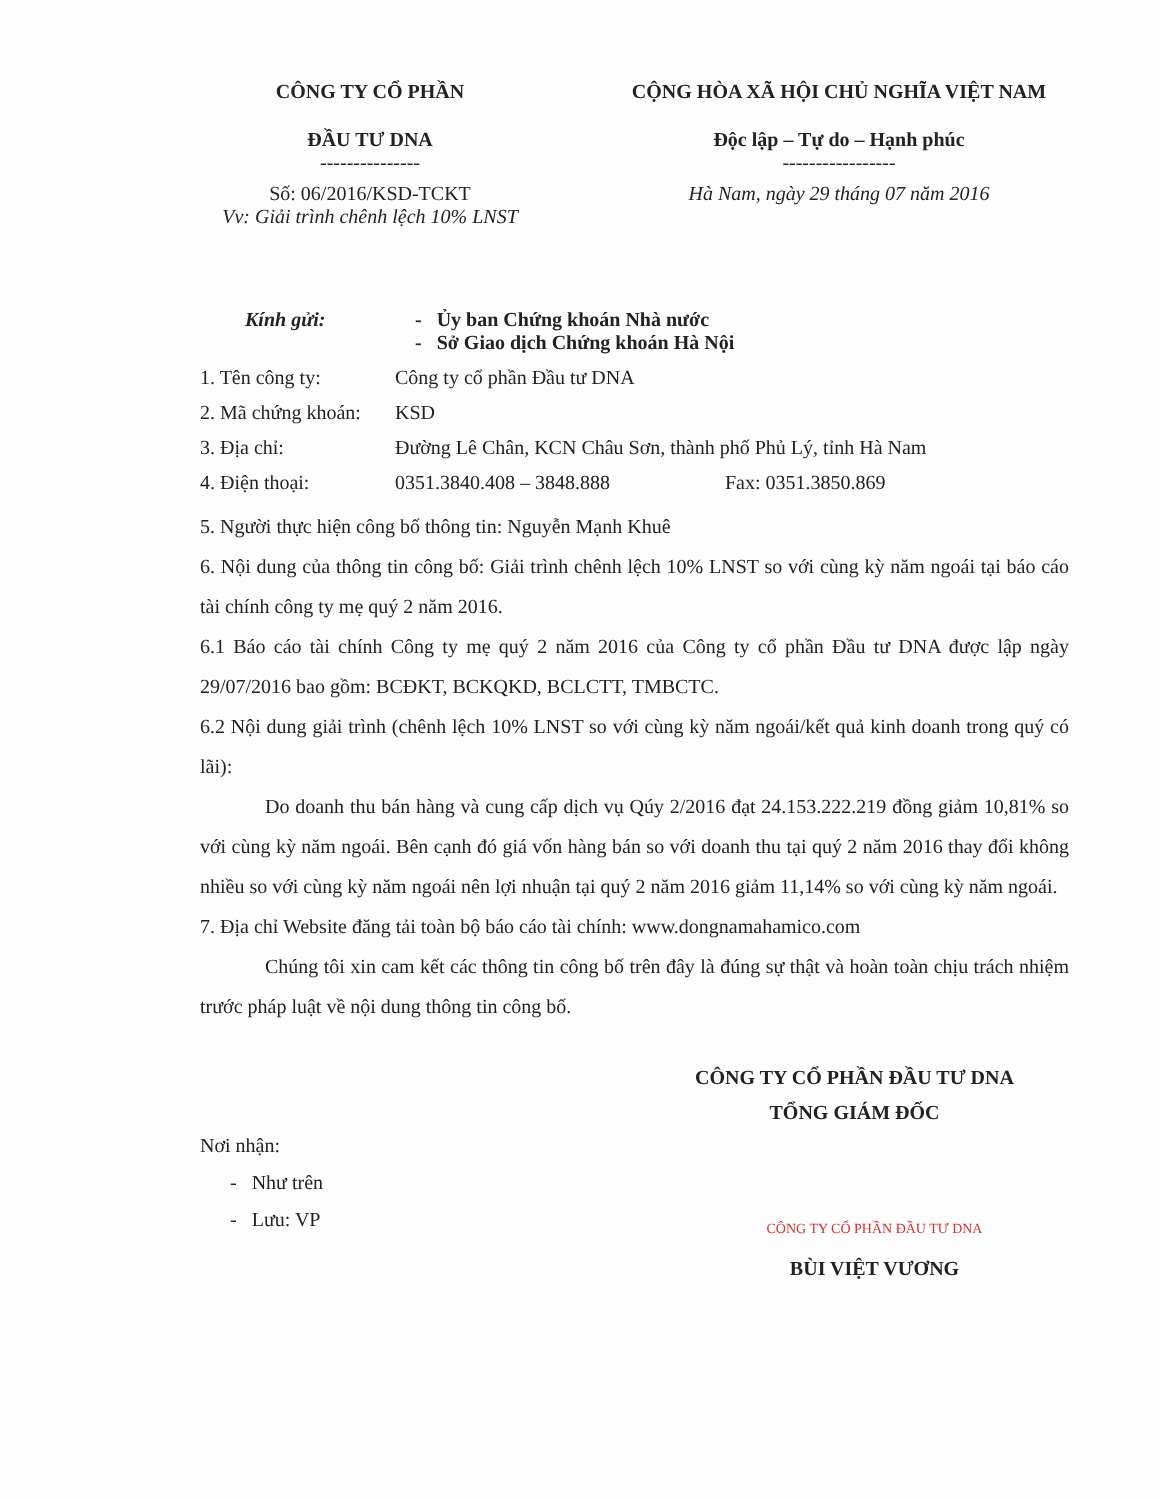CÔNG TY CỔ PHẦN
ĐẦU TƯ DNA
---------------
Số: 06/2016/KSD-TCKT
Vv: Giải trình chênh lệch 10% LNST
CỘNG HÒA XÃ HỘI CHỦ NGHĨA VIỆT NAM
Độc lập – Tự do – Hạnh phúc
-----------------
Hà Nam, ngày 29 tháng 07 năm 2016
Kính gửi: - Ủy ban Chứng khoán Nhà nước
- Sở Giao dịch Chứng khoán Hà Nội
1. Tên công ty: Công ty cổ phần Đầu tư DNA
2. Mã chứng khoán: KSD
3. Địa chỉ: Đường Lê Chân, KCN Châu Sơn, thành phố Phủ Lý, tỉnh Hà Nam
4. Điện thoại: 0351.3840.408 – 3848.888 Fax: 0351.3850.869
5. Người thực hiện công bố thông tin: Nguyễn Mạnh Khuê
6. Nội dung của thông tin công bố: Giải trình chênh lệch 10% LNST so với cùng kỳ năm ngoái tại báo cáo tài chính công ty mẹ quý 2 năm 2016.
6.1 Báo cáo tài chính Công ty mẹ quý 2 năm 2016 của Công ty cổ phần Đầu tư DNA được lập ngày 29/07/2016 bao gồm: BCĐKT, BCKQKD, BCLCTT, TMBCTC.
6.2 Nội dung giải trình (chênh lệch 10% LNST so với cùng kỳ năm ngoái/kết quả kinh doanh trong quý có lãi):
Do doanh thu bán hàng và cung cấp dịch vụ Qúy 2/2016 đạt 24.153.222.219 đồng giảm 10,81% so với cùng kỳ năm ngoái. Bên cạnh đó giá vốn hàng bán so với doanh thu tại quý 2 năm 2016 thay đổi không nhiều so với cùng kỳ năm ngoái nên lợi nhuận tại quý 2 năm 2016 giảm 11,14% so với cùng kỳ năm ngoái.
7. Địa chỉ Website đăng tải toàn bộ báo cáo tài chính: www.dongnamahamico.com
Chúng tôi xin cam kết các thông tin công bố trên đây là đúng sự thật và hoàn toàn chịu trách nhiệm trước pháp luật về nội dung thông tin công bố.
CÔNG TY CỔ PHẦN ĐẦU TƯ DNA
TỔNG GIÁM ĐỐC
Nơi nhận:
- Như trên
- Lưu: VP
CÔNG TY CỔ PHẦN ĐẦU TƯ DNA
BÙI VIỆT VƯƠNG